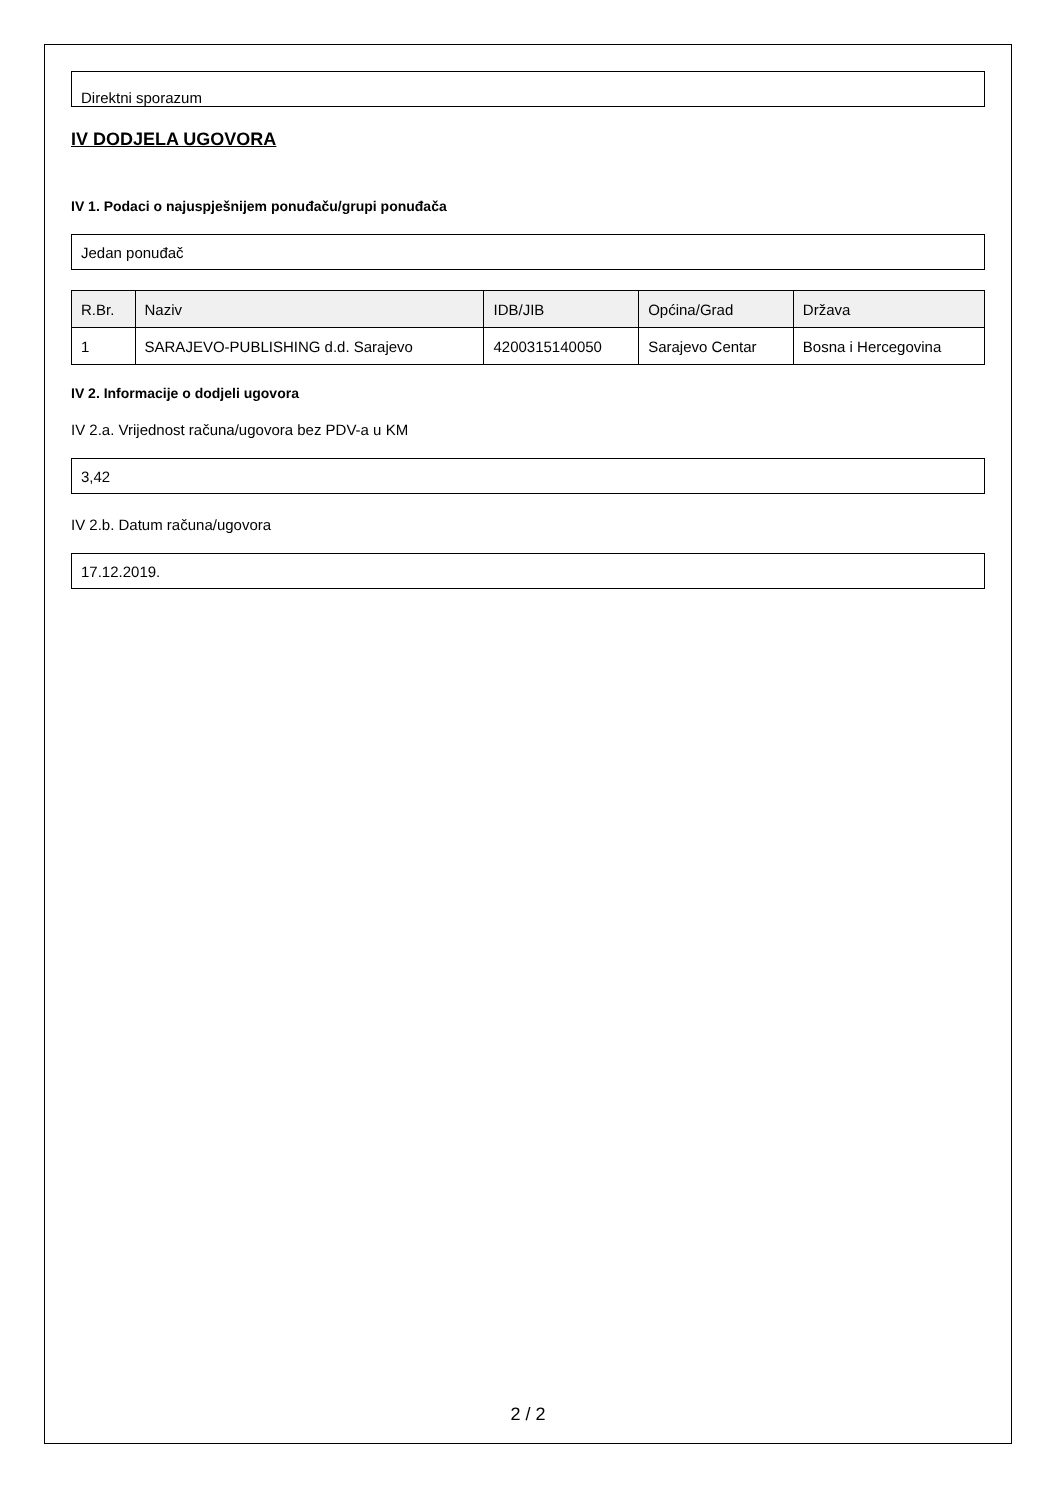Direktni sporazum
IV DODJELA UGOVORA
IV 1. Podaci o najuspješnijem ponuđaču/grupi ponuđača
Jedan ponuđač
| R.Br. | Naziv | IDB/JIB | Općina/Grad | Država |
| --- | --- | --- | --- | --- |
| 1 | SARAJEVO-PUBLISHING d.d. Sarajevo | 4200315140050 | Sarajevo Centar | Bosna i Hercegovina |
IV 2. Informacije o dodjeli ugovora
IV 2.a. Vrijednost računa/ugovora bez PDV-a u KM
3,42
IV 2.b. Datum računa/ugovora
17.12.2019.
2 / 2